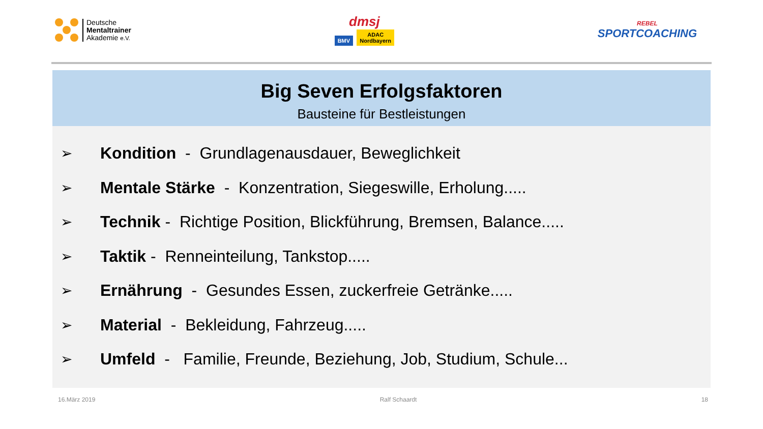Deutsche
Mentaltrainer
Akademie e.V.
dmsj
BMV ADAC
Nordbayern
REBEL
SPORTCOACHING
Big Seven Erfolgsfaktoren
Bausteine für Bestleistungen
➢ Kondition - Grundlagenausdauer, Beweglichkeit
➢ Mentale Stärke - Konzentration, Siegeswille, Erholung.....
➢ Technik - Richtige Position, Blickführung, Bremsen, Balance.....
➢ Taktik - Renneinteilung, Tankstop.....
➢ Ernährung - Gesundes Essen, zuckerfreie Getränke.....
➢ Material - Bekleidung, Fahrzeug.....
➢ Umfeld - Familie, Freunde, Beziehung, Job, Studium, Schule...
16.März 2019 Ralf Schaardt 18